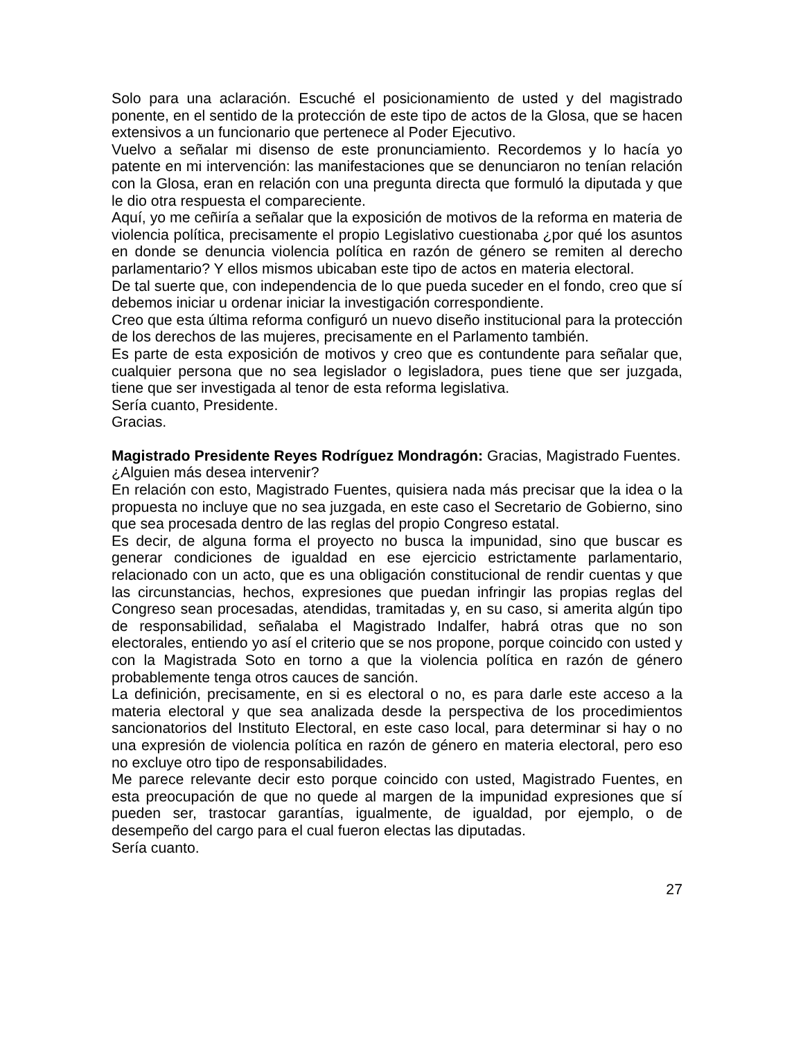Solo para una aclaración. Escuché el posicionamiento de usted y del magistrado ponente, en el sentido de la protección de este tipo de actos de la Glosa, que se hacen extensivos a un funcionario que pertenece al Poder Ejecutivo.
Vuelvo a señalar mi disenso de este pronunciamiento. Recordemos y lo hacía yo patente en mi intervención: las manifestaciones que se denunciaron no tenían relación con la Glosa, eran en relación con una pregunta directa que formuló la diputada y que le dio otra respuesta el compareciente.
Aquí, yo me ceñiría a señalar que la exposición de motivos de la reforma en materia de violencia política, precisamente el propio Legislativo cuestionaba ¿por qué los asuntos en donde se denuncia violencia política en razón de género se remiten al derecho parlamentario? Y ellos mismos ubicaban este tipo de actos en materia electoral.
De tal suerte que, con independencia de lo que pueda suceder en el fondo, creo que sí debemos iniciar u ordenar iniciar la investigación correspondiente.
Creo que esta última reforma configuró un nuevo diseño institucional para la protección de los derechos de las mujeres, precisamente en el Parlamento también.
Es parte de esta exposición de motivos y creo que es contundente para señalar que, cualquier persona que no sea legislador o legisladora, pues tiene que ser juzgada, tiene que ser investigada al tenor de esta reforma legislativa.
Sería cuanto, Presidente.
Gracias.
Magistrado Presidente Reyes Rodríguez Mondragón: Gracias, Magistrado Fuentes.
¿Alguien más desea intervenir?
En relación con esto, Magistrado Fuentes, quisiera nada más precisar que la idea o la propuesta no incluye que no sea juzgada, en este caso el Secretario de Gobierno, sino que sea procesada dentro de las reglas del propio Congreso estatal.
Es decir, de alguna forma el proyecto no busca la impunidad, sino que buscar es generar condiciones de igualdad en ese ejercicio estrictamente parlamentario, relacionado con un acto, que es una obligación constitucional de rendir cuentas y que las circunstancias, hechos, expresiones que puedan infringir las propias reglas del Congreso sean procesadas, atendidas, tramitadas y, en su caso, si amerita algún tipo de responsabilidad, señalaba el Magistrado Indalfer, habrá otras que no son electorales, entiendo yo así el criterio que se nos propone, porque coincido con usted y con la Magistrada Soto en torno a que la violencia política en razón de género probablemente tenga otros cauces de sanción.
La definición, precisamente, en si es electoral o no, es para darle este acceso a la materia electoral y que sea analizada desde la perspectiva de los procedimientos sancionatorios del Instituto Electoral, en este caso local, para determinar si hay o no una expresión de violencia política en razón de género en materia electoral, pero eso no excluye otro tipo de responsabilidades.
Me parece relevante decir esto porque coincido con usted, Magistrado Fuentes, en esta preocupación de que no quede al margen de la impunidad expresiones que sí pueden ser, trastocar garantías, igualmente, de igualdad, por ejemplo, o de desempeño del cargo para el cual fueron electas las diputadas.
Sería cuanto.
27